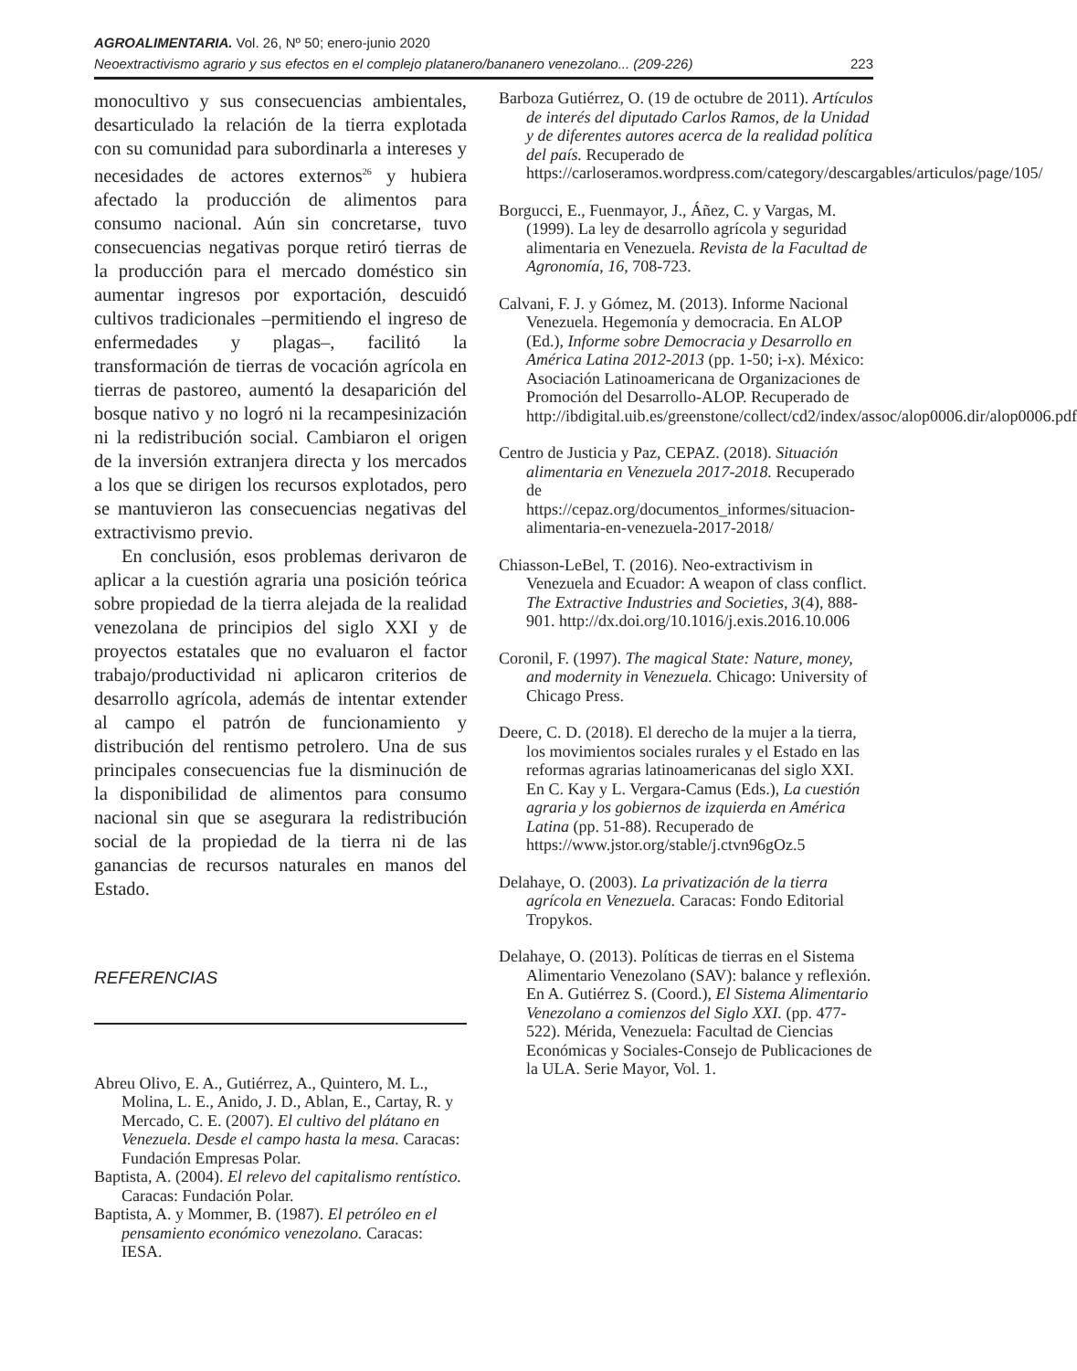AGROALIMENTARIA. Vol. 26, Nº 50; enero-junio 2020
Neoextractivismo agrario y sus efectos en el complejo platanero/bananero venezolano... (209-226) 223
monocultivo y sus consecuencias ambientales, desarticulado la relación de la tierra explotada con su comunidad para subordinarla a intereses y necesidades de actores externos<sup>26</sup> y hubiera afectado la producción de alimentos para consumo nacional. Aún sin concretarse, tuvo consecuencias negativas porque retiró tierras de la producción para el mercado doméstico sin aumentar ingresos por exportación, descuidó cultivos tradicionales –permitiendo el ingreso de enfermedades y plagas–, facilitó la transformación de tierras de vocación agrícola en tierras de pastoreo, aumentó la desaparición del bosque nativo y no logró ni la recampesinización ni la redistribución social. Cambiaron el origen de la inversión extranjera directa y los mercados a los que se dirigen los recursos explotados, pero se mantuvieron las consecuencias negativas del extractivismo previo.
En conclusión, esos problemas derivaron de aplicar a la cuestión agraria una posición teórica sobre propiedad de la tierra alejada de la realidad venezolana de principios del siglo XXI y de proyectos estatales que no evaluaron el factor trabajo/productividad ni aplicaron criterios de desarrollo agrícola, además de intentar extender al campo el patrón de funcionamiento y distribución del rentismo petrolero. Una de sus principales consecuencias fue la disminución de la disponibilidad de alimentos para consumo nacional sin que se asegurara la redistribución social de la propiedad de la tierra ni de las ganancias de recursos naturales en manos del Estado.
REFERENCIAS
Abreu Olivo, E. A., Gutiérrez, A., Quintero, M. L., Molina, L. E., Anido, J. D., Ablan, E., Cartay, R. y Mercado, C. E. (2007). El cultivo del plátano en Venezuela. Desde el campo hasta la mesa. Caracas: Fundación Empresas Polar.
Baptista, A. (2004). El relevo del capitalismo rentístico. Caracas: Fundación Polar.
Baptista, A. y Mommer, B. (1987). El petróleo en el pensamiento económico venezolano. Caracas: IESA.
Barboza Gutiérrez, O. (19 de octubre de 2011). Artículos de interés del diputado Carlos Ramos, de la Unidad y de diferentes autores acerca de la realidad política del país. Recuperado de https://carloseramos.wordpress.com/category/descargables/articulos/page/105/
Borgucci, E., Fuenmayor, J., Áñez, C. y Vargas, M. (1999). La ley de desarrollo agrícola y seguridad alimentaria en Venezuela. Revista de la Facultad de Agronomía, 16, 708-723.
Calvani, F. J. y Gómez, M. (2013). Informe Nacional Venezuela. Hegemonía y democracia. En ALOP (Ed.), Informe sobre Democracia y Desarrollo en América Latina 2012-2013 (pp. 1-50; i-x). México: Asociación Latinoamericana de Organizaciones de Promoción del Desarrollo-ALOP. Recuperado de http://ibdigital.uib.es/greenstone/collect/cd2/index/assoc/alop0006.dir/alop0006.pdf
Centro de Justicia y Paz, CEPAZ. (2018). Situación alimentaria en Venezuela 2017-2018. Recuperado de https://cepaz.org/documentos_informes/situacion-alimentaria-en-venezuela-2017-2018/
Chiasson-LeBel, T. (2016). Neo-extractivism in Venezuela and Ecuador: A weapon of class conflict. The Extractive Industries and Societies, 3(4), 888-901. http://dx.doi.org/10.1016/j.exis.2016.10.006
Coronil, F. (1997). The magical State: Nature, money, and modernity in Venezuela. Chicago: University of Chicago Press.
Deere, C. D. (2018). El derecho de la mujer a la tierra, los movimientos sociales rurales y el Estado en las reformas agrarias latinoamericanas del siglo XXI. En C. Kay y L. Vergara-Camus (Eds.), La cuestión agraria y los gobiernos de izquierda en América Latina (pp. 51-88). Recuperado de https://www.jstor.org/stable/j.ctvn96gOz.5
Delahaye, O. (2003). La privatización de la tierra agrícola en Venezuela. Caracas: Fondo Editorial Tropykos.
Delahaye, O. (2013). Políticas de tierras en el Sistema Alimentario Venezolano (SAV): balance y reflexión. En A. Gutiérrez S. (Coord.), El Sistema Alimentario Venezolano a comienzos del Siglo XXI. (pp. 477-522). Mérida, Venezuela: Facultad de Ciencias Económicas y Sociales-Consejo de Publicaciones de la ULA. Serie Mayor, Vol. 1.